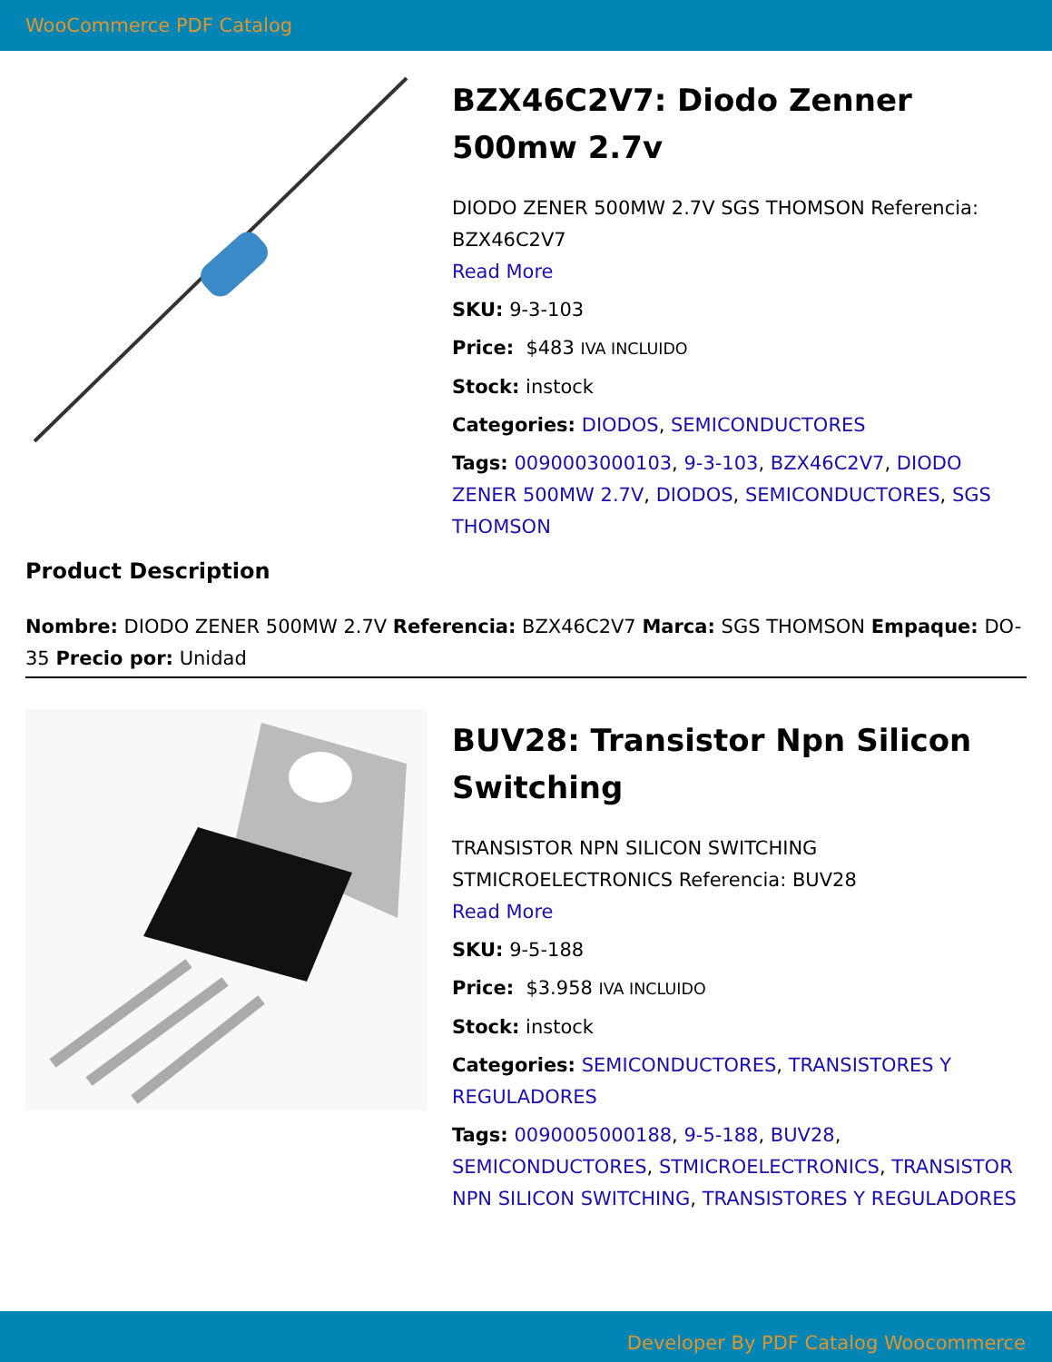WooCommerce PDF Catalog
BZX46C2V7: Diodo Zenner 500mw 2.7v
DIODO ZENER 500MW 2.7V SGS THOMSON Referencia: BZX46C2V7
Read More
SKU: 9-3-103
Price: $483 IVA INCLUIDO
Stock: instock
Categories: DIODOS, SEMICONDUCTORES
Tags: 0090003000103, 9-3-103, BZX46C2V7, DIODO ZENER 500MW 2.7V, DIODOS, SEMICONDUCTORES, SGS THOMSON
Product Description
Nombre: DIODO ZENER 500MW 2.7V Referencia: BZX46C2V7 Marca: SGS THOMSON Empaque: DO-35 Precio por: Unidad
BUV28: Transistor Npn Silicon Switching
TRANSISTOR NPN SILICON SWITCHING STMICROELECTRONICS Referencia: BUV28
Read More
SKU: 9-5-188
Price: $3.958 IVA INCLUIDO
Stock: instock
Categories: SEMICONDUCTORES, TRANSISTORES Y REGULADORES
Tags: 0090005000188, 9-5-188, BUV28, SEMICONDUCTORES, STMICROELECTRONICS, TRANSISTOR NPN SILICON SWITCHING, TRANSISTORES Y REGULADORES
Developer By PDF Catalog Woocommerce